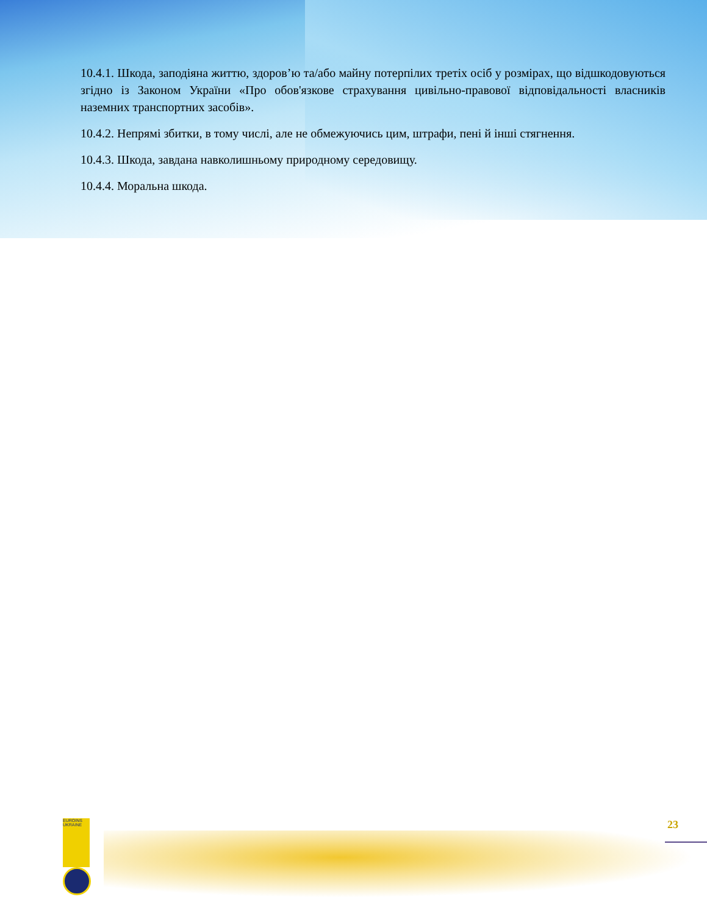10.4.1. Шкода, заподіяна життю, здоров’ю та/або майну потерпілих третіх осіб у розмірах, що відшкодовуються згідно із Законом України «Про обов'язкове страхування цивільно-правової відповідальності власників наземних транспортних засобів».
10.4.2. Непрямі збитки, в тому числі, але не обмежуючись цим, штрафи, пені й інші стягнення.
10.4.3. Шкода, завдана навколишньому природному середовищу.
10.4.4. Моральна шкода.
EUROINS UKRAINE
23